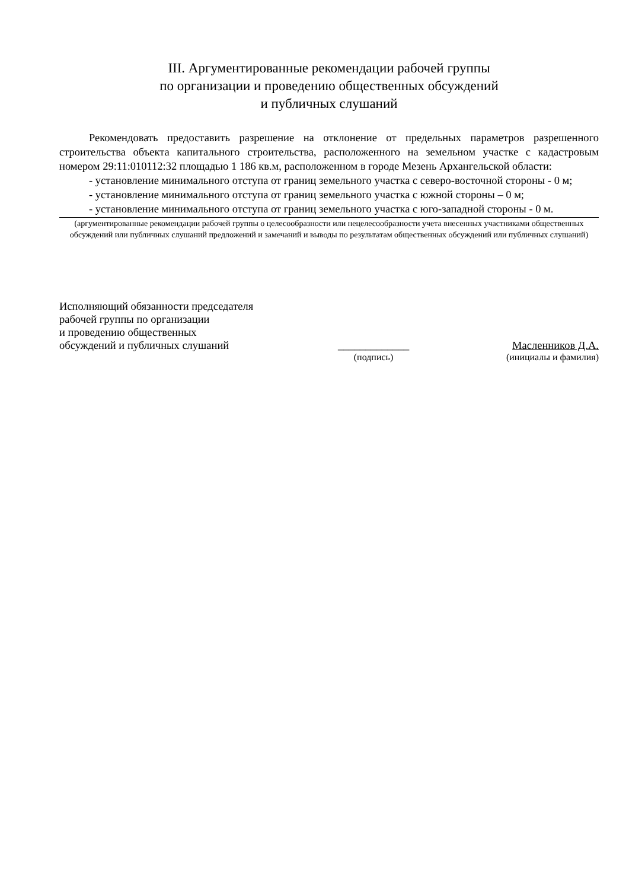III. Аргументированные рекомендации рабочей группы
по организации и проведению общественных обсуждений
и публичных слушаний
Рекомендовать предоставить разрешение на отклонение от предельных параметров разрешенного строительства объекта капитального строительства, расположенного на земельном участке с кадастровым номером 29:11:010112:32 площадью 1 186 кв.м, расположенном в городе Мезень Архангельской области:
- установление минимального отступа от границ земельного участка с северо-восточной стороны - 0 м;
- установление минимального отступа от границ земельного участка с южной стороны – 0 м;
- установление минимального отступа от границ земельного участка с юго-западной стороны - 0 м.
(аргументированные рекомендации рабочей группы о целесообразности или нецелесообразности учета внесенных участниками общественных обсуждений или публичных слушаний предложений и замечаний и выводы по результатам общественных обсуждений или публичных слушаний)
Исполняющий обязанности председателя
рабочей группы по организации
и проведению общественных
обсуждений и публичных слушаний
_____________
Масленников Д.А.
(подпись) (инициалы и фамилия)